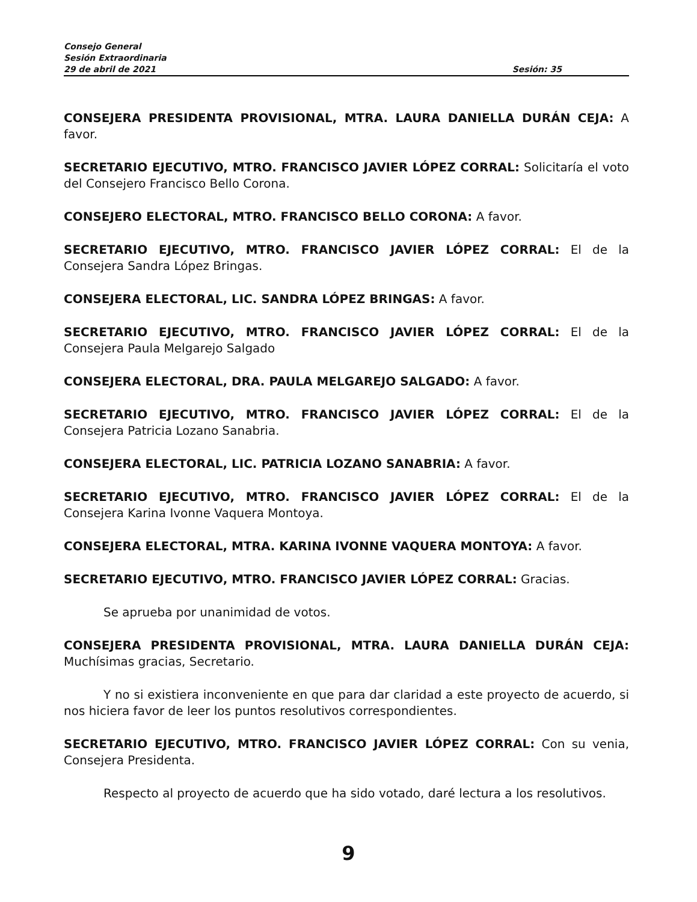Consejo General
Sesión Extraordinaria
29 de abril de 2021 Sesión: 35
CONSEJERA PRESIDENTA PROVISIONAL, MTRA. LAURA DANIELLA DURÁN CEJA: A favor.
SECRETARIO EJECUTIVO, MTRO. FRANCISCO JAVIER LÓPEZ CORRAL: Solicitaría el voto del Consejero Francisco Bello Corona.
CONSEJERO ELECTORAL, MTRO. FRANCISCO BELLO CORONA: A favor.
SECRETARIO EJECUTIVO, MTRO. FRANCISCO JAVIER LÓPEZ CORRAL: El de la Consejera Sandra López Bringas.
CONSEJERA ELECTORAL, LIC. SANDRA LÓPEZ BRINGAS: A favor.
SECRETARIO EJECUTIVO, MTRO. FRANCISCO JAVIER LÓPEZ CORRAL: El de la Consejera Paula Melgarejo Salgado
CONSEJERA ELECTORAL, DRA. PAULA MELGAREJO SALGADO: A favor.
SECRETARIO EJECUTIVO, MTRO. FRANCISCO JAVIER LÓPEZ CORRAL: El de la Consejera Patricia Lozano Sanabria.
CONSEJERA ELECTORAL, LIC. PATRICIA LOZANO SANABRIA: A favor.
SECRETARIO EJECUTIVO, MTRO. FRANCISCO JAVIER LÓPEZ CORRAL: El de la Consejera Karina Ivonne Vaquera Montoya.
CONSEJERA ELECTORAL, MTRA. KARINA IVONNE VAQUERA MONTOYA: A favor.
SECRETARIO EJECUTIVO, MTRO. FRANCISCO JAVIER LÓPEZ CORRAL: Gracias.
Se aprueba por unanimidad de votos.
CONSEJERA PRESIDENTA PROVISIONAL, MTRA. LAURA DANIELLA DURÁN CEJA: Muchísimas gracias, Secretario.
Y no si existiera inconveniente en que para dar claridad a este proyecto de acuerdo, si nos hiciera favor de leer los puntos resolutivos correspondientes.
SECRETARIO EJECUTIVO, MTRO. FRANCISCO JAVIER LÓPEZ CORRAL: Con su venia, Consejera Presidenta.
Respecto al proyecto de acuerdo que ha sido votado, daré lectura a los resolutivos.
9